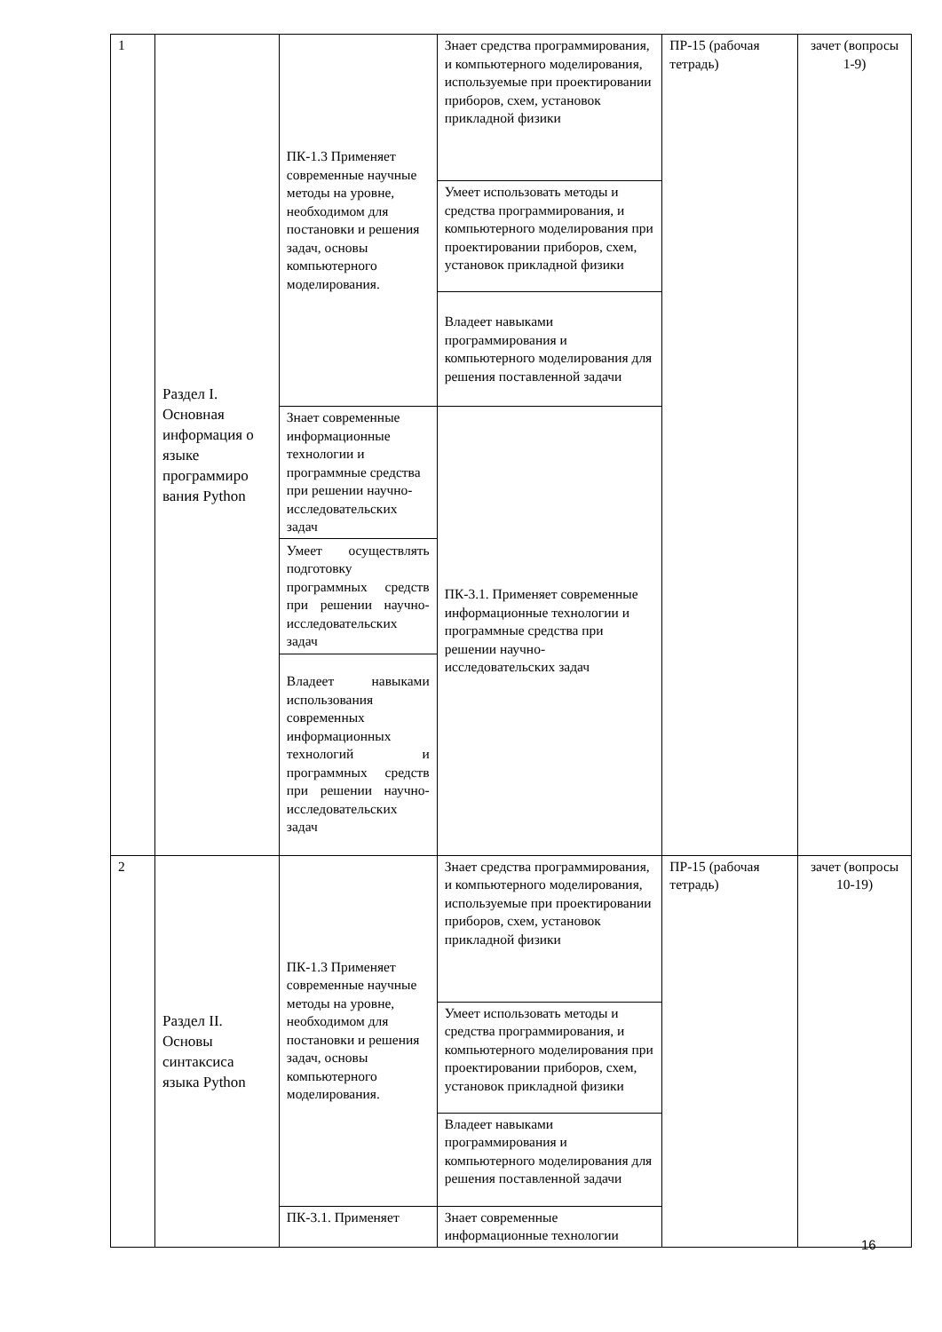| 1 | Раздел I. Основная информация о языке программиро вания Python | ПК-1.3 Применяет современные научные методы на уровне, необходимом для постановки и решения задач, основы компьютерного моделирования. | Знает средства программирования, и компьютерного моделирования, используемые при проектировании приборов, схем, установок прикладной физики | ПР-15 (рабочая тетрадь) | зачет (вопросы 1-9) |
| | | | Умеет использовать методы и средства программирования, и компьютерного моделирования при проектировании приборов, схем, установок прикладной физики | | |
| | | | Владеет навыками программирования и компьютерного моделирования для решения поставленной задачи | | |
| | | Знает современные информационные технологии и программные средства при решении научно-исследовательских задач | ПК-3.1. Применяет современные информационные технологии и программные средства при решении научно-исследовательских задач | | |
| | | Умеет осуществлять подготовку программных средств при решении научно-исследовательских задач | | | |
| | | Владеет навыками использования современных информационных технологий и программных средств при решении научно-исследовательских задач | | | |
| 2 | Раздел II. Основы синтаксиса языка Python | ПК-1.3 Применяет современные научные методы на уровне, необходимом для постановки и решения задач, основы компьютерного моделирования. | Знает средства программирования, и компьютерного моделирования, используемые при проектировании приборов, схем, установок прикладной физики | ПР-15 (рабочая тетрадь) | зачет (вопросы 10-19) |
| | | | Умеет использовать методы и средства программирования, и компьютерного моделирования при проектировании приборов, схем, установок прикладной физики | | |
| | | | Владеет навыками программирования и компьютерного моделирования для решения поставленной задачи | | |
| | | ПК-3.1. Применяет | Знает современные информационные технологии | | |
16